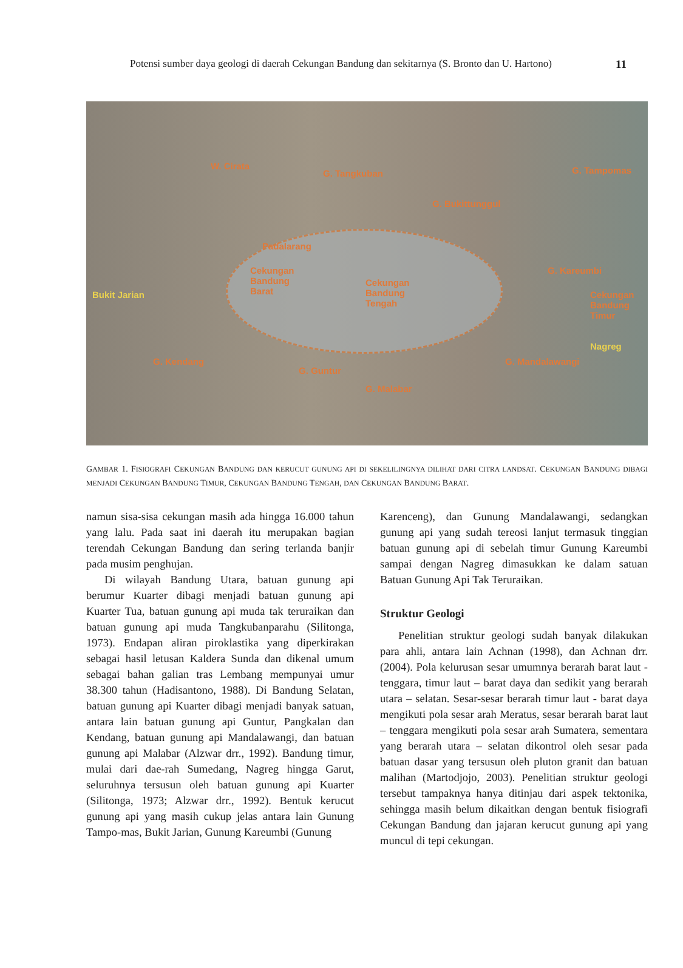Potensi sumber daya geologi di daerah Cekungan Bandung dan sekitarnya (S. Bronto dan U. Hartono) 11
W. Cirata
G. Tangkuban G. Tampomas
G. Bukittunggul
Padalarang
Bukit Jarian
Cekungan
Bandung
Barat
Cekungan
Bandung
Tengah
G. Kareumbi
Cekungan
Bandung
Timur
Nagreg
G. Kendang
G. Guntur
G. Malabar
G. Mandalawangi
GAMBAR 1. FISIOGRAFI CEKUNGAN BANDUNG DAN KERUCUT GUNUNG API DI SEKELILINGNYA DILIHAT DARI CITRA LANDSAT. CEKUNGAN BANDUNG DIBAGI MENJADI CEKUNGAN BANDUNG TIMUR, CEKUNGAN BANDUNG TENGAH, DAN CEKUNGAN BANDUNG BARAT.
namun sisa-sisa cekungan masih ada hingga 16.000 tahun yang lalu. Pada saat ini daerah itu merupakan bagian terendah Cekungan Bandung dan sering terlanda banjir pada musim penghujan.
Di wilayah Bandung Utara, batuan gunung api berumur Kuarter dibagi menjadi batuan gunung api Kuarter Tua, batuan gunung api muda tak teruraikan dan batuan gunung api muda Tangkubanparahu (Silitonga, 1973). Endapan aliran piroklastika yang diperkirakan sebagai hasil letusan Kaldera Sunda dan dikenal umum sebagai bahan galian tras Lembang mempunyai umur 38.300 tahun (Hadisantono, 1988). Di Bandung Selatan, batuan gunung api Kuarter dibagi menjadi banyak satuan, antara lain batuan gunung api Guntur, Pangkalan dan Kendang, batuan gunung api Mandalawangi, dan batuan gunung api Malabar (Alzwar drr., 1992). Bandung timur, mulai dari dae-rah Sumedang, Nagreg hingga Garut, seluruhnya tersusun oleh batuan gunung api Kuarter (Silitonga, 1973; Alzwar drr., 1992). Bentuk kerucut gunung api yang masih cukup jelas antara lain Gunung Tampo-mas, Bukit Jarian, Gunung Kareumbi (Gunung
Karenceng), dan Gunung Mandalawangi, sedangkan gunung api yang sudah tereosi lanjut termasuk tinggian batuan gunung api di sebelah timur Gunung Kareumbi sampai dengan Nagreg dimasukkan ke dalam satuan Batuan Gunung Api Tak Teruraikan.
Struktur Geologi
Penelitian struktur geologi sudah banyak dilakukan para ahli, antara lain Achnan (1998), dan Achnan drr. (2004). Pola kelurusan sesar umumnya berarah barat laut - tenggara, timur laut – barat daya dan sedikit yang berarah utara – selatan. Sesar-sesar berarah timur laut - barat daya mengikuti pola sesar arah Meratus, sesar berarah barat laut – tenggara mengikuti pola sesar arah Sumatera, sementara yang berarah utara – selatan dikontrol oleh sesar pada batuan dasar yang tersusun oleh pluton granit dan batuan malihan (Martodjojo, 2003). Penelitian struktur geologi tersebut tampaknya hanya ditinjau dari aspek tektonika, sehingga masih belum dikaitkan dengan bentuk fisiografi Cekungan Bandung dan jajaran kerucut gunung api yang muncul di tepi cekungan.